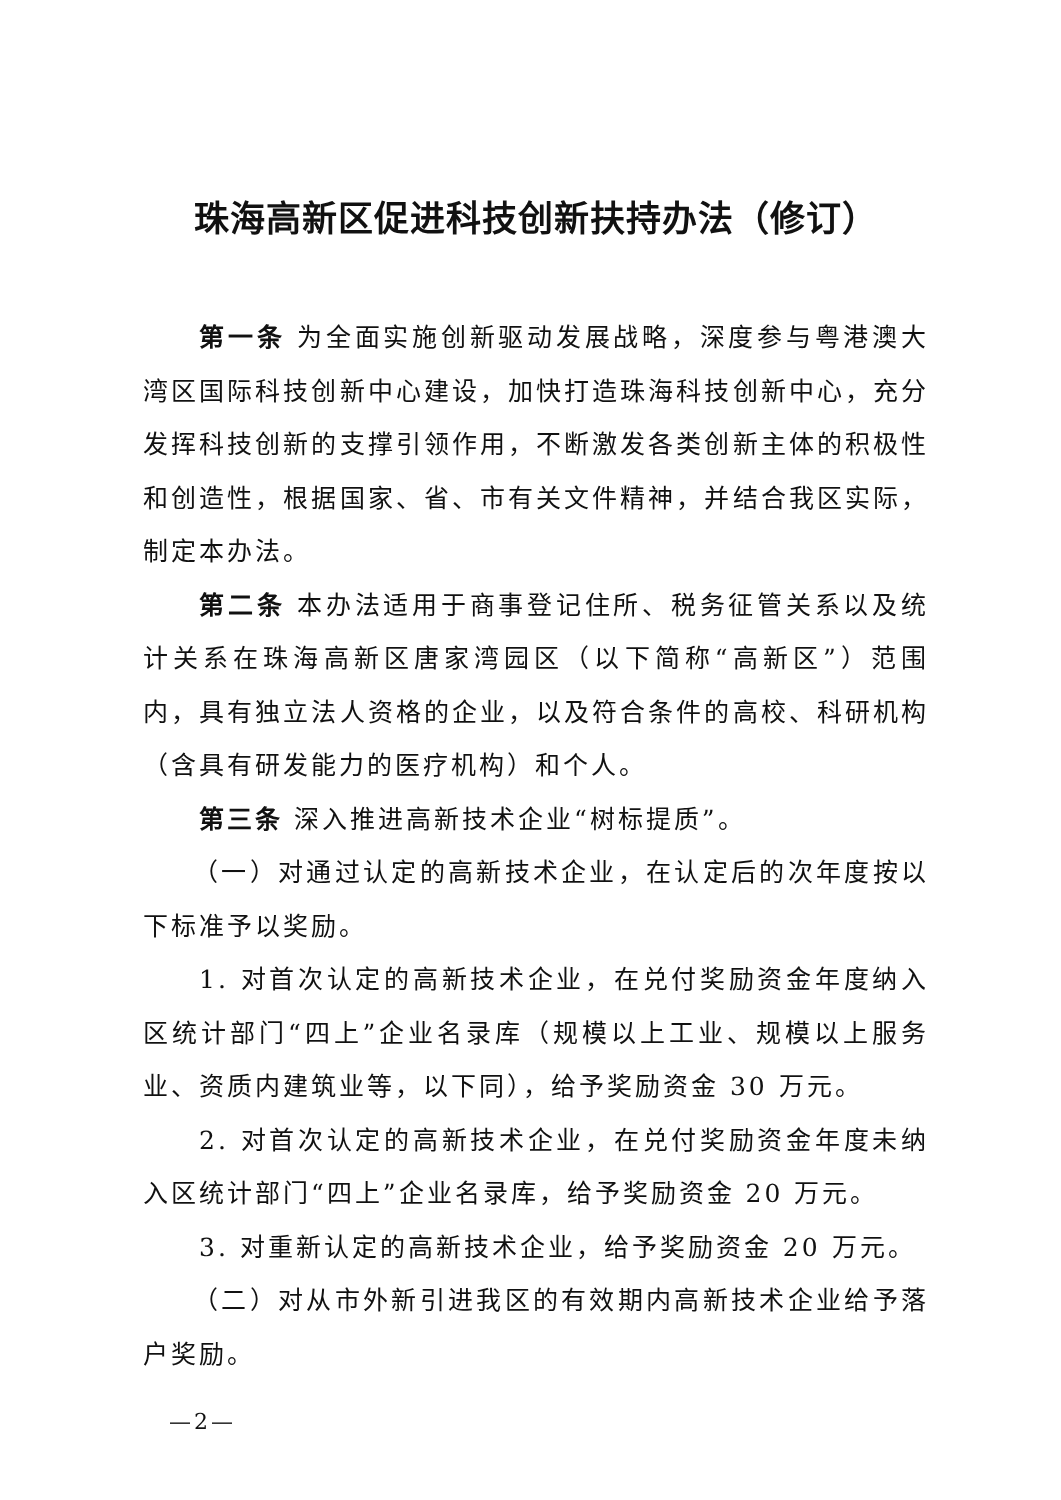珠海高新区促进科技创新扶持办法（修订）
第一条 为全面实施创新驱动发展战略，深度参与粤港澳大湾区国际科技创新中心建设，加快打造珠海科技创新中心，充分发挥科技创新的支撑引领作用，不断激发各类创新主体的积极性和创造性，根据国家、省、市有关文件精神，并结合我区实际，制定本办法。
第二条 本办法适用于商事登记住所、税务征管关系以及统计关系在珠海高新区唐家湾园区（以下简称“高新区”）范围内，具有独立法人资格的企业，以及符合条件的高校、科研机构（含具有研发能力的医疗机构）和个人。
第三条 深入推进高新技术企业“树标提质”。
（一）对通过认定的高新技术企业，在认定后的次年度按以下标准予以奖励。
1. 对首次认定的高新技术企业，在兑付奖励资金年度纳入区统计部门“四上”企业名录库（规模以上工业、规模以上服务业、资质内建筑业等，以下同），给予奖励资金 30 万元。
2. 对首次认定的高新技术企业，在兑付奖励资金年度未纳入区统计部门“四上”企业名录库，给予奖励资金 20 万元。
3. 对重新认定的高新技术企业，给予奖励资金 20 万元。
（二）对从市外新引进我区的有效期内高新技术企业给予落户奖励。
—2—